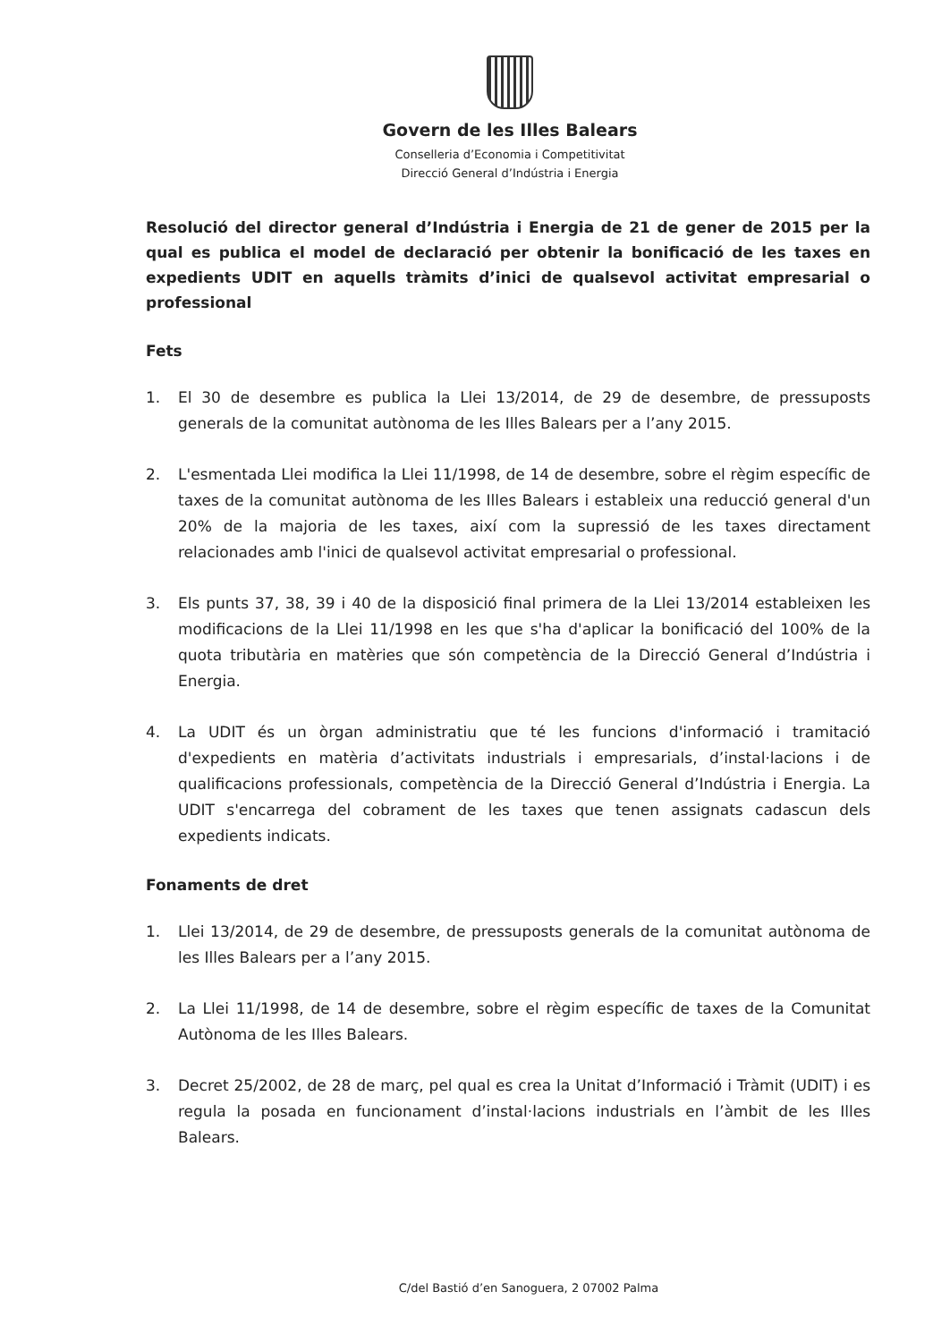Govern de les Illes Balears
Conselleria d’Economia i Competitivitat
Direcció General d’Indústria i Energia
Resolució del director general d’Indústria i Energia de 21 de gener de 2015 per la qual es publica el model de declaració per obtenir la bonificació de les taxes en expedients UDIT en aquells tràmits d’inici de qualsevol activitat empresarial o professional
Fets
1. El 30 de desembre es publica la Llei 13/2014, de 29 de desembre, de pressuposts generals de la comunitat autònoma de les Illes Balears per a l’any 2015.
2. L'esmentada Llei modifica la Llei 11/1998, de 14 de desembre, sobre el règim específic de taxes de la comunitat autònoma de les Illes Balears i estableix una reducció general d'un 20% de la majoria de les taxes, així com la supressió de les taxes directament relacionades amb l'inici de qualsevol activitat empresarial o professional.
3. Els punts 37, 38, 39 i 40 de la disposició final primera de la Llei 13/2014 estableixen les modificacions de la Llei 11/1998 en les que s'ha d'aplicar la bonificació del 100% de la quota tributària en matèries que són competència de la Direcció General d’Indústria i Energia.
4. La UDIT és un òrgan administratiu que té les funcions d'informació i tramitació d'expedients en matèria d’activitats industrials i empresarials, d’instal·lacions i de qualificacions professionals, competència de la Direcció General d’Indústria i Energia. La UDIT s'encarrega del cobrament de les taxes que tenen assignats cadascun dels expedients indicats.
Fonaments de dret
1. Llei 13/2014, de 29 de desembre, de pressuposts generals de la comunitat autònoma de les Illes Balears per a l’any 2015.
2. La Llei 11/1998, de 14 de desembre, sobre el règim específic de taxes de la Comunitat Autònoma de les Illes Balears.
3. Decret 25/2002, de 28 de març, pel qual es crea la Unitat d’Informació i Tràmit (UDIT) i es regula la posada en funcionament d’instal·lacions industrials en l’àmbit de les Illes Balears.
C/del Bastió d’en Sanoguera, 2 07002 Palma